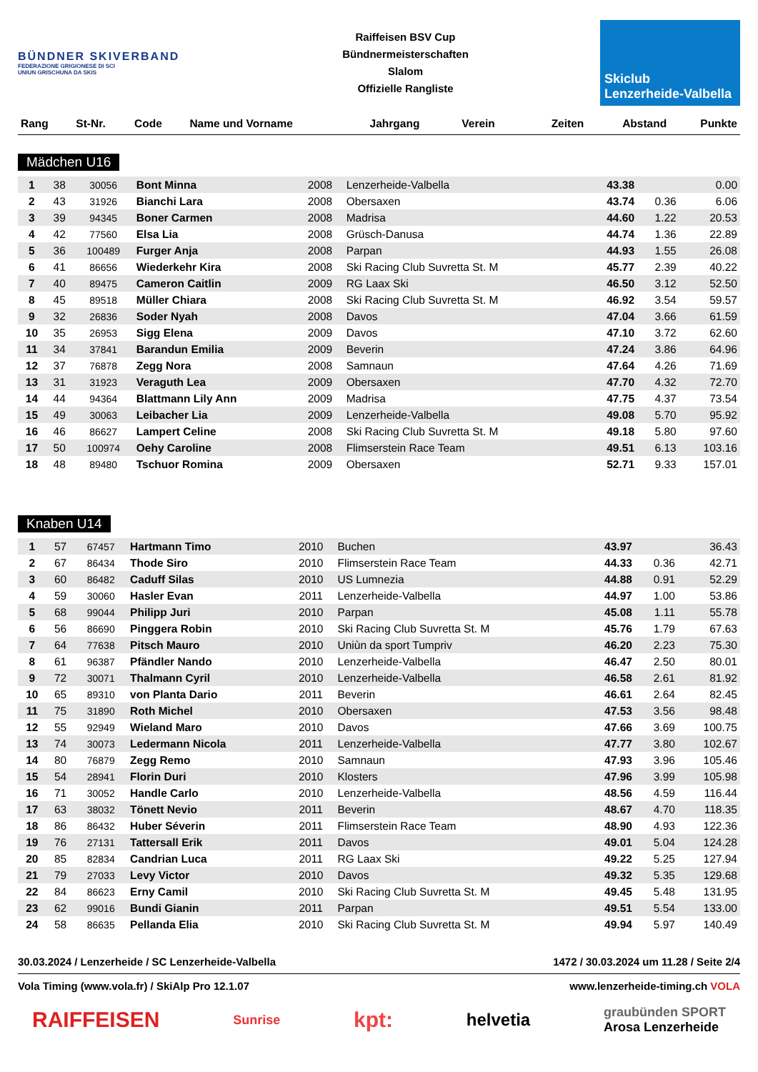BÜNDNER SKIVERBAND
FEDERAZIONE GRIGIONESE DI SCI
UNIUN GRISCHUNA DA SKIS
Raiffeisen BSV Cup
Bündnermeisterschaften
Slalom
Offizielle Rangliste
Skiclub
Lenzerheide-Valbella
| Rang | St-Nr. | Code | Name und Vorname | Jahrgang | Verein | Zeiten | Abstand | Punkte |
| --- | --- | --- | --- | --- | --- | --- | --- | --- |
Mädchen U16
| 1 | 38 | 30056 | Bont Minna | 2008 | Lenzerheide-Valbella | 43.38 | | 0.00 |
| 2 | 43 | 31926 | Bianchi Lara | 2008 | Obersaxen | 43.74 | 0.36 | 6.06 |
| 3 | 39 | 94345 | Boner Carmen | 2008 | Madrisa | 44.60 | 1.22 | 20.53 |
| 4 | 42 | 77560 | Elsa Lia | 2008 | Grüsch-Danusa | 44.74 | 1.36 | 22.89 |
| 5 | 36 | 100489 | Furger Anja | 2008 | Parpan | 44.93 | 1.55 | 26.08 |
| 6 | 41 | 86656 | Wiederkehr Kira | 2008 | Ski Racing Club Suvretta St. M | 45.77 | 2.39 | 40.22 |
| 7 | 40 | 89475 | Cameron Caitlin | 2009 | RG Laax Ski | 46.50 | 3.12 | 52.50 |
| 8 | 45 | 89518 | Müller Chiara | 2008 | Ski Racing Club Suvretta St. M | 46.92 | 3.54 | 59.57 |
| 9 | 32 | 26836 | Soder Nyah | 2008 | Davos | 47.04 | 3.66 | 61.59 |
| 10 | 35 | 26953 | Sigg Elena | 2009 | Davos | 47.10 | 3.72 | 62.60 |
| 11 | 34 | 37841 | Barandun Emilia | 2009 | Beverin | 47.24 | 3.86 | 64.96 |
| 12 | 37 | 76878 | Zegg Nora | 2008 | Samnaun | 47.64 | 4.26 | 71.69 |
| 13 | 31 | 31923 | Veraguth Lea | 2009 | Obersaxen | 47.70 | 4.32 | 72.70 |
| 14 | 44 | 94364 | Blattmann Lily Ann | 2009 | Madrisa | 47.75 | 4.37 | 73.54 |
| 15 | 49 | 30063 | Leibacher Lia | 2009 | Lenzerheide-Valbella | 49.08 | 5.70 | 95.92 |
| 16 | 46 | 86627 | Lampert Celine | 2008 | Ski Racing Club Suvretta St. M | 49.18 | 5.80 | 97.60 |
| 17 | 50 | 100974 | Oehy Caroline | 2008 | Flimserstein Race Team | 49.51 | 6.13 | 103.16 |
| 18 | 48 | 89480 | Tschuor Romina | 2009 | Obersaxen | 52.71 | 9.33 | 157.01 |
Knaben U14
| 1 | 57 | 67457 | Hartmann Timo | 2010 | Buchen | 43.97 | | 36.43 |
| 2 | 67 | 86434 | Thode Siro | 2010 | Flimserstein Race Team | 44.33 | 0.36 | 42.71 |
| 3 | 60 | 86482 | Caduff Silas | 2010 | US Lumnezia | 44.88 | 0.91 | 52.29 |
| 4 | 59 | 30060 | Hasler Evan | 2011 | Lenzerheide-Valbella | 44.97 | 1.00 | 53.86 |
| 5 | 68 | 99044 | Philipp Juri | 2010 | Parpan | 45.08 | 1.11 | 55.78 |
| 6 | 56 | 86690 | Pinggera Robin | 2010 | Ski Racing Club Suvretta St. M | 45.76 | 1.79 | 67.63 |
| 7 | 64 | 77638 | Pitsch Mauro | 2010 | Uniùn da sport Tumpriv | 46.20 | 2.23 | 75.30 |
| 8 | 61 | 96387 | Pfändler Nando | 2010 | Lenzerheide-Valbella | 46.47 | 2.50 | 80.01 |
| 9 | 72 | 30071 | Thalmann Cyril | 2010 | Lenzerheide-Valbella | 46.58 | 2.61 | 81.92 |
| 10 | 65 | 89310 | von Planta Dario | 2011 | Beverin | 46.61 | 2.64 | 82.45 |
| 11 | 75 | 31890 | Roth Michel | 2010 | Obersaxen | 47.53 | 3.56 | 98.48 |
| 12 | 55 | 92949 | Wieland Maro | 2010 | Davos | 47.66 | 3.69 | 100.75 |
| 13 | 74 | 30073 | Ledermann Nicola | 2011 | Lenzerheide-Valbella | 47.77 | 3.80 | 102.67 |
| 14 | 80 | 76879 | Zegg Remo | 2010 | Samnaun | 47.93 | 3.96 | 105.46 |
| 15 | 54 | 28941 | Florin Duri | 2010 | Klosters | 47.96 | 3.99 | 105.98 |
| 16 | 71 | 30052 | Handle Carlo | 2010 | Lenzerheide-Valbella | 48.56 | 4.59 | 116.44 |
| 17 | 63 | 38032 | Tönett Nevio | 2011 | Beverin | 48.67 | 4.70 | 118.35 |
| 18 | 86 | 86432 | Huber Séverin | 2011 | Flimserstein Race Team | 48.90 | 4.93 | 122.36 |
| 19 | 76 | 27131 | Tattersall Erik | 2011 | Davos | 49.01 | 5.04 | 124.28 |
| 20 | 85 | 82834 | Candrian Luca | 2011 | RG Laax Ski | 49.22 | 5.25 | 127.94 |
| 21 | 79 | 27033 | Levy Victor | 2010 | Davos | 49.32 | 5.35 | 129.68 |
| 22 | 84 | 86623 | Erny Camil | 2010 | Ski Racing Club Suvretta St. M | 49.45 | 5.48 | 131.95 |
| 23 | 62 | 99016 | Bundi Gianin | 2011 | Parpan | 49.51 | 5.54 | 133.00 |
| 24 | 58 | 86635 | Pellanda Elia | 2010 | Ski Racing Club Suvretta St. M | 49.94 | 5.97 | 140.49 |
30.03.2024 / Lenzerheide / SC Lenzerheide-Valbella 1472 / 30.03.2024 um 11.28 / Seite 2/4
Vola Timing (www.vola.fr) / SkiAlp Pro 12.1.07 www.lenzerheide-timing.ch VOLA
RAIFFEISEN Sunrise kpt: helvetia graubünden SPORT
Arosa Lenzerheide